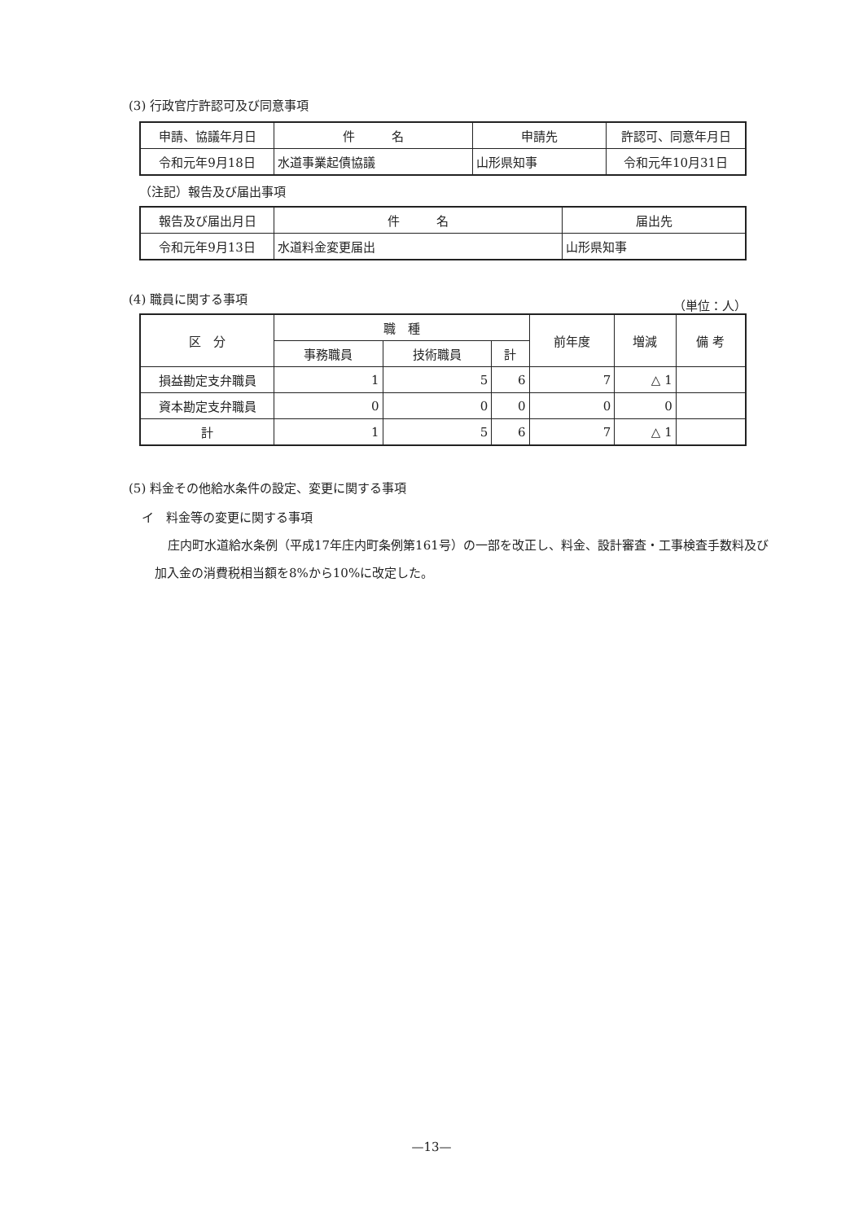(3) 行政官庁許認可及び同意事項
| 申請、協議年月日 | 件 名 | 申請先 | 許認可、同意年月日 |
| --- | --- | --- | --- |
| 令和元年9月18日 | 水道事業起債協議 | 山形県知事 | 令和元年10月31日 |
（注記）報告及び届出事項
| 報告及び届出月日 | 件 名 | 届出先 |
| --- | --- | --- |
| 令和元年9月13日 | 水道料金変更届出 | 山形県知事 |
(4) 職員に関する事項
（単位：人）
| 区 分 | 職 種 | | | 前年度 | 増減 | 備 考 |
| --- | --- | --- | --- | --- | --- | --- |
| | 事務職員 | 技術職員 | 計 | | | |
| 損益勘定支弁職員 | 1 | 5 | 6 | 7 | △ 1 | |
| 資本勘定支弁職員 | 0 | 0 | 0 | 0 | 0 | |
| 計 | 1 | 5 | 6 | 7 | △ 1 | |
(5) 料金その他給水条件の設定、変更に関する事項
イ　料金等の変更に関する事項
庄内町水道給水条例（平成17年庄内町条例第161号）の一部を改正し、料金、設計審査・工事検査手数料及び加入金の消費税相当額を8%から10%に改定した。
—13—